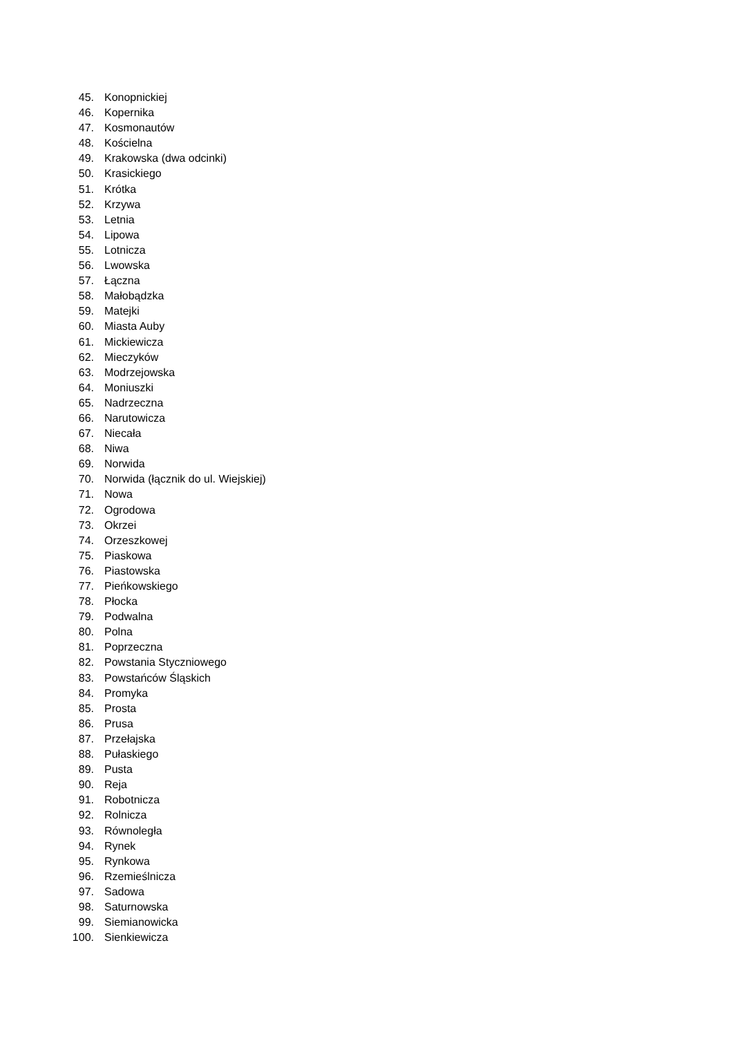45. Konopnickiej
46. Kopernika
47. Kosmonautów
48. Kościelna
49. Krakowska (dwa odcinki)
50. Krasickiego
51. Krótka
52. Krzywa
53. Letnia
54. Lipowa
55. Lotnicza
56. Lwowska
57. Łączna
58. Małobądzka
59. Matejki
60. Miasta Auby
61. Mickiewicza
62. Mieczyków
63. Modrzejowska
64. Moniuszki
65. Nadrzeczna
66. Narutowicza
67. Niecała
68. Niwa
69. Norwida
70. Norwida (łącznik do ul. Wiejskiej)
71. Nowa
72. Ogrodowa
73. Okrzei
74. Orzeszkowej
75. Piaskowa
76. Piastowska
77. Pieńkowskiego
78. Płocka
79. Podwalna
80. Polna
81. Poprzeczna
82. Powstania Styczniowego
83. Powstańców Śląskich
84. Promyka
85. Prosta
86. Prusa
87. Przełajska
88. Pułaskiego
89. Pusta
90. Reja
91. Robotnicza
92. Rolnicza
93. Równoległa
94. Rynek
95. Rynkowa
96. Rzemieślnicza
97. Sadowa
98. Saturnowska
99. Siemianowicka
100. Sienkiewicza